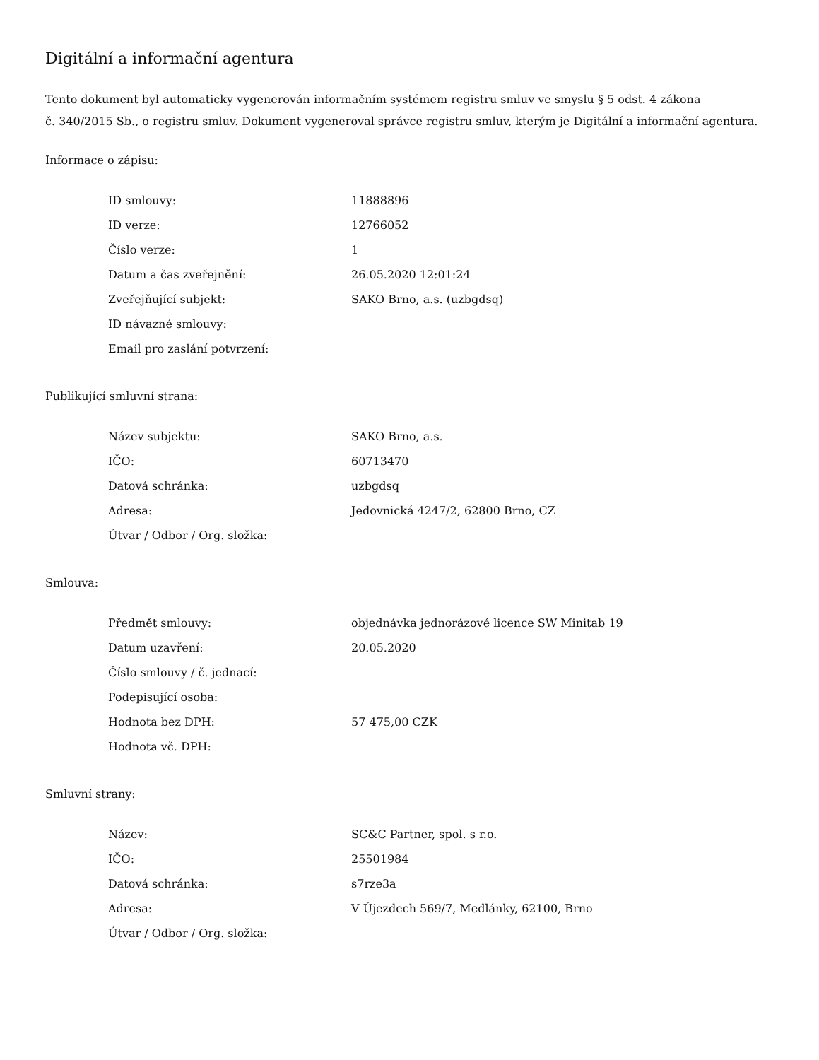Digitální a informační agentura
Tento dokument byl automaticky vygenerován informačním systémem registru smluv ve smyslu § 5 odst. 4 zákona
č. 340/2015 Sb., o registru smluv. Dokument vygeneroval správce registru smluv, kterým je Digitální a informační agentura.
Informace o zápisu:
| ID smlouvy: | 11888896 |
| ID verze: | 12766052 |
| Číslo verze: | 1 |
| Datum a čas zveřejnění: | 26.05.2020 12:01:24 |
| Zveřejňující subjekt: | SAKO Brno, a.s. (uzbgdsq) |
| ID návazné smlouvy: | |
| Email pro zaslání potvrzení: | |
Publikující smluvní strana:
| Název subjektu: | SAKO Brno, a.s. |
| IČO: | 60713470 |
| Datová schránka: | uzbgdsq |
| Adresa: | Jedovnická 4247/2, 62800 Brno, CZ |
| Útvar / Odbor / Org. složka: | |
Smlouva:
| Předmět smlouvy: | objednávka jednorázové licence SW Minitab 19 |
| Datum uzavření: | 20.05.2020 |
| Číslo smlouvy / č. jednací: | |
| Podepisující osoba: | |
| Hodnota bez DPH: | 57 475,00 CZK |
| Hodnota vč. DPH: | |
Smluvní strany:
| Název: | SC&C Partner, spol. s r.o. |
| IČO: | 25501984 |
| Datová schránka: | s7rze3a |
| Adresa: | V Újezdech 569/7, Medlánky, 62100, Brno |
| Útvar / Odbor / Org. složka: | |